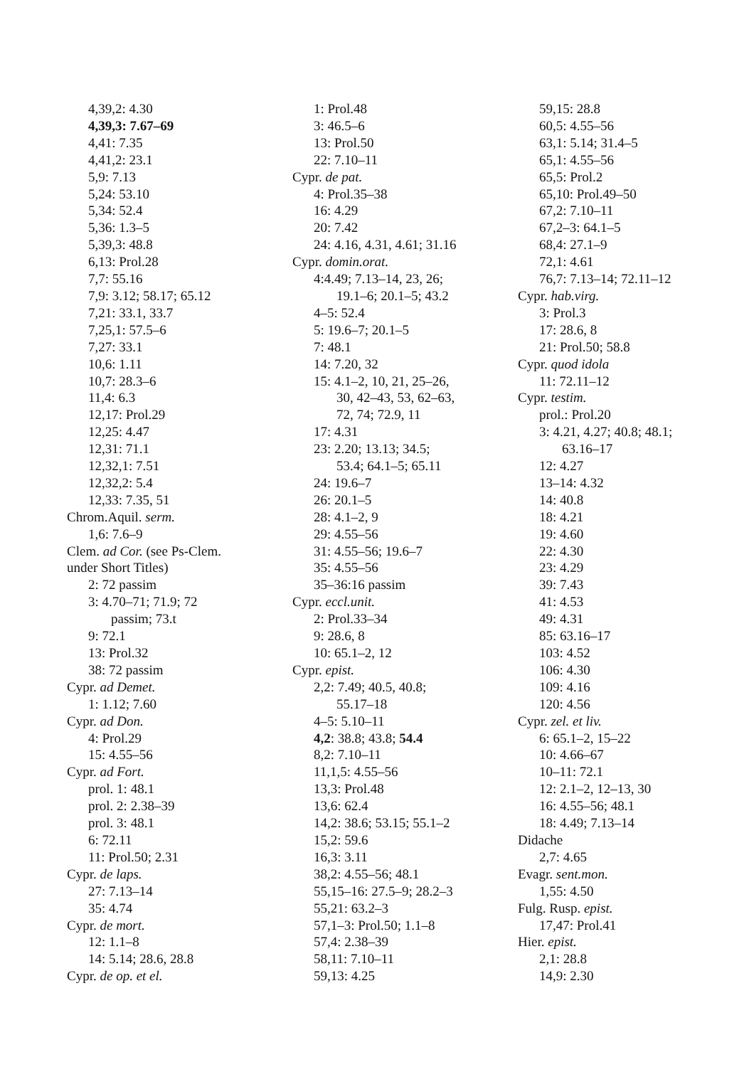4,39,2: 4.30
4,39,3: 7.67–69
4,41: 7.35
4,41,2: 23.1
5,9: 7.13
5,24: 53.10
5,34: 52.4
5,36: 1.3–5
5,39,3: 48.8
6,13: Prol.28
7,7: 55.16
7,9: 3.12; 58.17; 65.12
7,21: 33.1, 33.7
7,25,1: 57.5–6
7,27: 33.1
10,6: 1.11
10,7: 28.3–6
11,4: 6.3
12,17: Prol.29
12,25: 4.47
12,31: 71.1
12,32,1: 7.51
12,32,2: 5.4
12,33: 7.35, 51
Chrom.Aquil. serm.
1,6: 7.6–9
Clem. ad Cor. (see Ps-Clem.
under Short Titles)
2: 72 passim
3: 4.70–71; 71.9; 72
passim; 73.t
9: 72.1
13: Prol.32
38: 72 passim
Cypr. ad Demet.
1: 1.12; 7.60
Cypr. ad Don.
4: Prol.29
15: 4.55–56
Cypr. ad Fort.
prol. 1: 48.1
prol. 2: 2.38–39
prol. 3: 48.1
6: 72.11
11: Prol.50; 2.31
Cypr. de laps.
27: 7.13–14
35: 4.74
Cypr. de mort.
12: 1.1–8
14: 5.14; 28.6, 28.8
Cypr. de op. et el.
1: Prol.48
3: 46.5–6
13: Prol.50
22: 7.10–11
Cypr. de pat.
4: Prol.35–38
16: 4.29
20: 7.42
24: 4.16, 4.31, 4.61; 31.16
Cypr. domin.orat.
4:4.49; 7.13–14, 23, 26;
19.1–6; 20.1–5; 43.2
4–5: 52.4
5: 19.6–7; 20.1–5
7: 48.1
14: 7.20, 32
15: 4.1–2, 10, 21, 25–26,
30, 42–43, 53, 62–63,
72, 74; 72.9, 11
17: 4.31
23: 2.20; 13.13; 34.5;
53.4; 64.1–5; 65.11
24: 19.6–7
26: 20.1–5
28: 4.1–2, 9
29: 4.55–56
31: 4.55–56; 19.6–7
35: 4.55–56
35–36:16 passim
Cypr. eccl.unit.
2: Prol.33–34
9: 28.6, 8
10: 65.1–2, 12
Cypr. epist.
2,2: 7.49; 40.5, 40.8;
55.17–18
4–5: 5.10–11
4,2: 38.8; 43.8; 54.4
8,2: 7.10–11
11,1,5: 4.55–56
13,3: Prol.48
13,6: 62.4
14,2: 38.6; 53.15; 55.1–2
15,2: 59.6
16,3: 3.11
38,2: 4.55–56; 48.1
55,15–16: 27.5–9; 28.2–3
55,21: 63.2–3
57,1–3: Prol.50; 1.1–8
57,4: 2.38–39
58,11: 7.10–11
59,13: 4.25
59,15: 28.8
60,5: 4.55–56
63,1: 5.14; 31.4–5
65,1: 4.55–56
65,5: Prol.2
65,10: Prol.49–50
67,2: 7.10–11
67,2–3: 64.1–5
68,4: 27.1–9
72,1: 4.61
76,7: 7.13–14; 72.11–12
Cypr. hab.virg.
3: Prol.3
17: 28.6, 8
21: Prol.50; 58.8
Cypr. quod idola
11: 72.11–12
Cypr. testim.
prol.: Prol.20
3: 4.21, 4.27; 40.8; 48.1;
63.16–17
12: 4.27
13–14: 4.32
14: 40.8
18: 4.21
19: 4.60
22: 4.30
23: 4.29
39: 7.43
41: 4.53
49: 4.31
85: 63.16–17
103: 4.52
106: 4.30
109: 4.16
120: 4.56
Cypr. zel. et liv.
6: 65.1–2, 15–22
10: 4.66–67
10–11: 72.1
12: 2.1–2, 12–13, 30
16: 4.55–56; 48.1
18: 4.49; 7.13–14
Didache
2,7: 4.65
Evagr. sent.mon.
1,55: 4.50
Fulg. Rusp. epist.
17,47: Prol.41
Hier. epist.
2,1: 28.8
14,9: 2.30